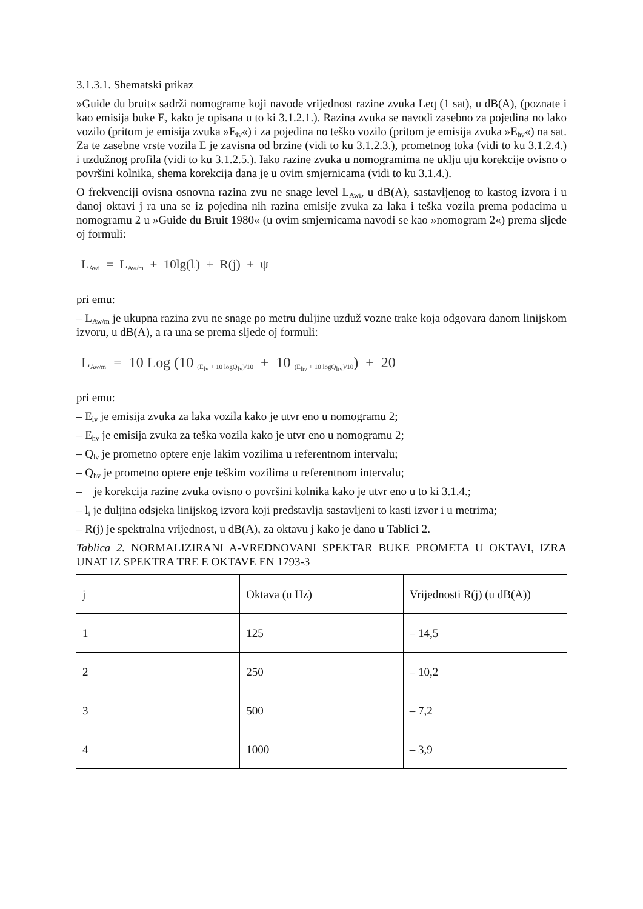3.1.3.1. Shematski prikaz
»Guide du bruit« sadrži nomograme koji navode vrijednost razine zvuka Leq (1 sat), u dB(A), (poznate i kao emisija buke E, kako je opisana u to ki 3.1.2.1.). Razina zvuka se navodi zasebno za pojedina no lako vozilo (pritom je emisija zvuka »E<sub>lv</sub>«) i za pojedina no teško vozilo (pritom je emisija zvuka »E<sub>hv</sub>«) na sat. Za te zasebne vrste vozila E je zavisna od brzine (vidi to ku 3.1.2.3.), prometnog toka (vidi to ku 3.1.2.4.) i uzdužnog profila (vidi to ku 3.1.2.5.). Iako razine zvuka u nomogramima ne uklju uju korekcije ovisno o površini kolnika, shema korekcija dana je u ovim smjernicama (vidi to ku 3.1.4.).
O frekvenciji ovisna osnovna razina zvu ne snage level L<sub>Awi</sub>, u dB(A), sastavljenog to kastog izvora i u danoj oktavi j ra una se iz pojedina nih razina emisije zvuka za laka i teška vozila prema podacima u nomogramu 2 u »Guide du Bruit 1980« (u ovim smjernicama navodi se kao »nomogram 2«) prema sljede oj formuli:
L<sub>Awi</sub> = L<sub>Aw/m</sub> + 10lg(l<sub>i</sub>) + R(j) + ψ
pri emu:
– L<sub>Aw/m</sub> je ukupna razina zvu ne snage po metru duljine uzduž vozne trake koja odgovara danom linijskom izvoru, u dB(A), a ra una se prema sljede oj formuli:
L<sub>Aw/m</sub> = 10 Log (10 <sub>(E<sub>lv</sub> + 10 logQ<sub>lv</sub>)/10</sub> + 10 <sub>(E<sub>hv</sub> + 10 logQ<sub>hv</sub>)/10</sub>) + 20
pri emu:
– E<sub>lv</sub> je emisija zvuka za laka vozila kako je utvr eno u nomogramu 2;
– E<sub>hv</sub> je emisija zvuka za teška vozila kako je utvr eno u nomogramu 2;
– Q<sub>lv</sub> je prometno optere enje lakim vozilima u referentnom intervalu;
– Q<sub>hv</sub> je prometno optere enje teškim vozilima u referentnom intervalu;
– je korekcija razine zvuka ovisno o površini kolnika kako je utvr eno u to ki 3.1.4.;
– l<sub>i</sub> je duljina odsjeka linijskog izvora koji predstavlja sastavljeni to kasti izvor i u metrima;
– R(j) je spektralna vrijednost, u dB(A), za oktavu j kako je dano u Tablici 2.
Tablica 2. NORMALIZIRANI A-VREDNOVANI SPEKTAR BUKE PROMETA U OKTAVI, IZRA UNAT IZ SPEKTRA TRE E OKTAVE EN 1793-3
| j | Oktava (u Hz) | Vrijednosti R(j) (u dB(A)) |
| 1 | 125 | – 14,5 |
| 2 | 250 | – 10,2 |
| 3 | 500 | – 7,2 |
| 4 | 1000 | – 3,9 |